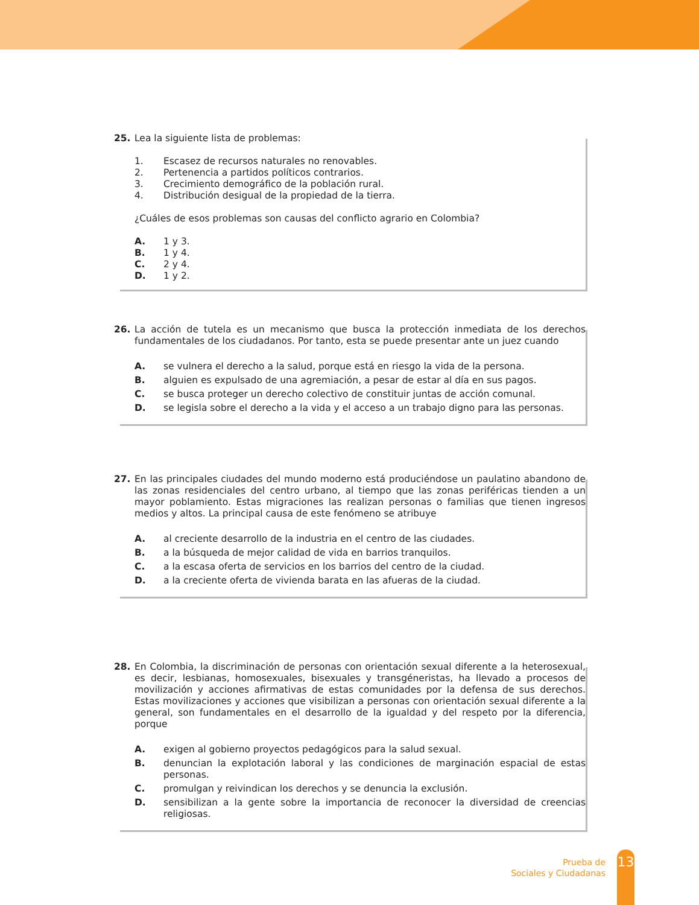25.
Lea la siguiente lista de problemas:
1. Escasez de recursos naturales no renovables.
2. Pertenencia a partidos políticos contrarios.
3. Crecimiento demográfico de la población rural.
4. Distribución desigual de la propiedad de la tierra.
¿Cuáles de esos problemas son causas del conflicto agrario en Colombia?
A. 1 y 3.
B. 1 y 4.
C. 2 y 4.
D. 1 y 2.
26.
La acción de tutela es un mecanismo que busca la protección inmediata de los derechos fundamentales de los ciudadanos. Por tanto, esta se puede presentar ante un juez cuando
A. se vulnera el derecho a la salud, porque está en riesgo la vida de la persona.
B. alguien es expulsado de una agremiación, a pesar de estar al día en sus pagos.
C. se busca proteger un derecho colectivo de constituir juntas de acción comunal.
D. se legisla sobre el derecho a la vida y el acceso a un trabajo digno para las personas.
27.
En las principales ciudades del mundo moderno está produciéndose un paulatino abandono de las zonas residenciales del centro urbano, al tiempo que las zonas periféricas tienden a un mayor poblamiento. Estas migraciones las realizan personas o familias que tienen ingresos medios y altos. La principal causa de este fenómeno se atribuye
A. al creciente desarrollo de la industria en el centro de las ciudades.
B. a la búsqueda de mejor calidad de vida en barrios tranquilos.
C. a la escasa oferta de servicios en los barrios del centro de la ciudad.
D. a la creciente oferta de vivienda barata en las afueras de la ciudad.
28.
En Colombia, la discriminación de personas con orientación sexual diferente a la heterosexual, es decir, lesbianas, homosexuales, bisexuales y transgéneristas, ha llevado a procesos de movilización y acciones afirmativas de estas comunidades por la defensa de sus derechos. Estas movilizaciones y acciones que visibilizan a personas con orientación sexual diferente a la general, son fundamentales en el desarrollo de la igualdad y del respeto por la diferencia, porque
A. exigen al gobierno proyectos pedagógicos para la salud sexual.
B. denuncian la explotación laboral y las condiciones de marginación espacial de estas personas.
C. promulgan y reivindican los derechos y se denuncia la exclusión.
D. sensibilizan a la gente sobre la importancia de reconocer la diversidad de creencias religiosas.
Prueba de
Sociales y Ciudadanas
13